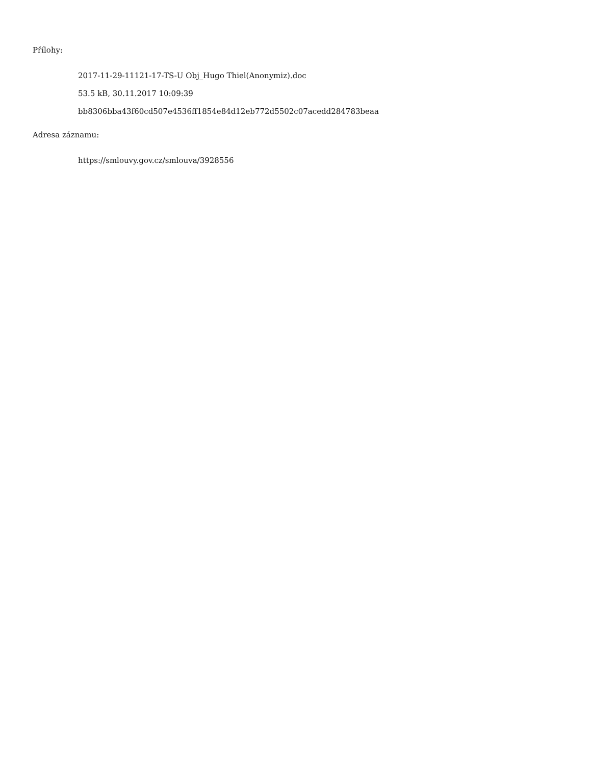Přílohy:
2017-11-29-11121-17-TS-U Obj_Hugo Thiel(Anonymiz).doc
53.5 kB, 30.11.2017 10:09:39
bb8306bba43f60cd507e4536ff1854e84d12eb772d5502c07acedd284783beaa
Adresa záznamu:
https://smlouvy.gov.cz/smlouva/3928556